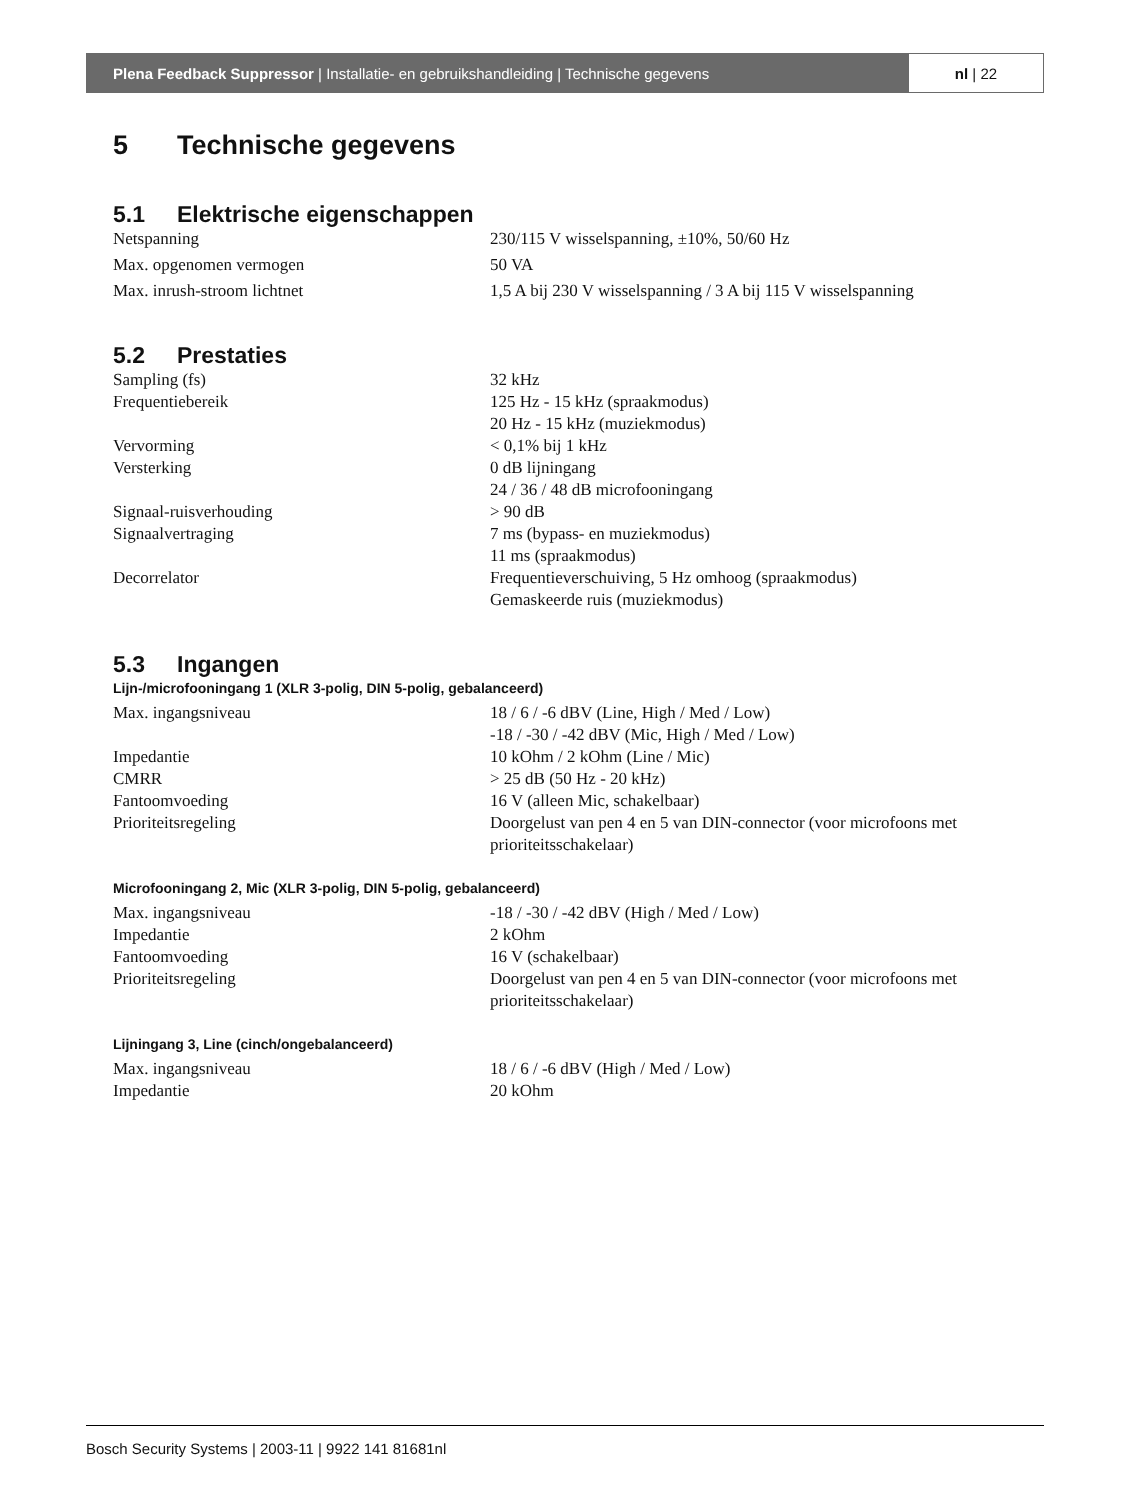Plena Feedback Suppressor | Installatie- en gebruikshandleiding | Technische gegevens
nl | 22
5 Technische gegevens
5.1 Elektrische eigenschappen
| Netspanning | 230/115 V wisselspanning, ±10%, 50/60 Hz |
| Max. opgenomen vermogen | 50 VA |
| Max. inrush-stroom lichtnet | 1,5 A bij 230 V wisselspanning / 3 A bij 115 V wisselspanning |
5.2 Prestaties
| Sampling (fs) | 32 kHz |
| Frequentiebereik | 125 Hz - 15 kHz (spraakmodus) 20 Hz - 15 kHz (muziekmodus) |
| Vervorming | < 0,1% bij 1 kHz |
| Versterking | 0 dB lijningang 24 / 36 / 48 dB microfooningang |
| Signaal-ruisverhouding | > 90 dB |
| Signaalvertraging | 7 ms (bypass- en muziekmodus) 11 ms (spraakmodus) |
| Decorrelator | Frequentieverschuiving, 5 Hz omhoog (spraakmodus) Gemaskeerde ruis (muziekmodus) |
5.3 Ingangen
Lijn-/microfooningang 1 (XLR 3-polig, DIN 5-polig, gebalanceerd)
| Max. ingangsniveau | 18 / 6 / -6 dBV (Line, High / Med / Low) -18 / -30 / -42 dBV (Mic, High / Med / Low) |
| Impedantie | 10 kOhm / 2 kOhm (Line / Mic) |
| CMRR | > 25 dB (50 Hz - 20 kHz) |
| Fantoomvoeding | 16 V (alleen Mic, schakelbaar) |
| Prioriteitsregeling | Doorgelust van pen 4 en 5 van DIN-connector (voor microfoons met prioriteitsschakelaar) |
Microfooningang 2, Mic (XLR 3-polig, DIN 5-polig, gebalanceerd)
| Max. ingangsniveau | -18 / -30 / -42 dBV (High / Med / Low) |
| Impedantie | 2 kOhm |
| Fantoomvoeding | 16 V (schakelbaar) |
| Prioriteitsregeling | Doorgelust van pen 4 en 5 van DIN-connector (voor microfoons met prioriteitsschakelaar) |
Lijningang 3, Line (cinch/ongebalanceerd)
| Max. ingangsniveau | 18 / 6 / -6 dBV (High / Med / Low) |
| Impedantie | 20 kOhm |
Bosch Security Systems | 2003-11 | 9922 141 81681nl